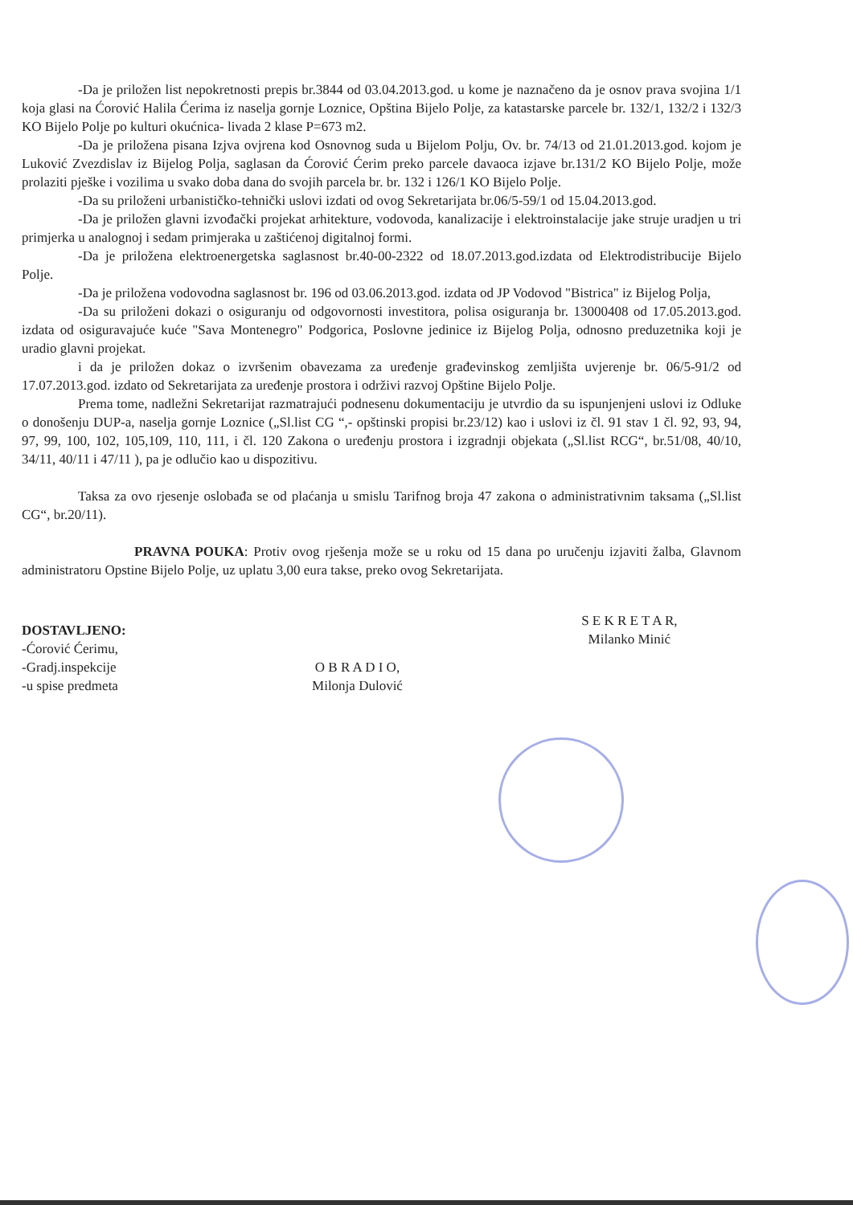-Da je priložen list nepokretnosti prepis br.3844 od 03.04.2013.god. u kome je naznačeno da je osnov prava svojina 1/1 koja glasi na Ćorović Halila Ćerima iz naselja gornje Loznice, Opština Bijelo Polje, za katastarske parcele br. 132/1, 132/2 i 132/3 KO Bijelo Polje po kulturi okućnica- livada 2 klase P=673 m2.
-Da je priložena pisana Izjva ovjrena kod Osnovnog suda u Bijelom Polju, Ov. br. 74/13 od 21.01.2013.god. kojom je Luković Zvezdislav iz Bijelog Polja, saglasan da Ćorović Ćerim preko parcele davaoca izjave br.131/2 KO Bijelo Polje, može prolaziti pješke i vozilima u svako doba dana do svojih parcela br. br. 132 i 126/1 KO Bijelo Polje.
-Da su priloženi urbanističko-tehnički uslovi izdati od ovog Sekretarijata br.06/5-59/1 od 15.04.2013.god.
-Da je priložen glavni izvođački projekat arhitekture, vodovoda, kanalizacije i elektroinstalacije jake struje uradjen u tri primjerka u analognoj i sedam primjeraka u zaštićenoj digitalnoj formi.
-Da je priložena elektroenergetska saglasnost br.40-00-2322 od 18.07.2013.god.izdata od Elektrodistribucije Bijelo Polje.
-Da je priložena vodovodna saglasnost br. 196 od 03.06.2013.god. izdata od JP Vodovod "Bistrica" iz Bijelog Polja,
-Da su priloženi dokazi o osiguranju od odgovornosti investitora, polisa osiguranja br. 13000408 od 17.05.2013.god. izdata od osiguravajuće kuće "Sava Montenegro" Podgorica, Poslovne jedinice iz Bijelog Polja, odnosno preduzetnika koji je uradio glavni projekat.
i da je priložen dokaz o izvršenim obavezama za uređenje građevinskog zemljišta uvjerenje br. 06/5-91/2 od 17.07.2013.god. izdato od Sekretarijata za uređenje prostora i održivi razvoj Opštine Bijelo Polje.
Prema tome, nadležni Sekretarijat razmatrajući podnesenu dokumentaciju je utvrdio da su ispunjenjeni uslovi iz Odluke o donošenju DUP-a, naselja gornje Loznice („Sl.list CG “,- opštinski propisi br.23/12) kao i uslovi iz čl. 91 stav 1 čl. 92, 93, 94, 97, 99, 100, 102, 105,109, 110, 111, i čl. 120 Zakona o uređenju prostora i izgradnji objekata („Sl.list RCG“, br.51/08, 40/10, 34/11, 40/11 i 47/11 ), pa je odlučio kao u dispozitivu.
Taksa za ovo rjesenje oslobađa se od plaćanja u smislu Tarifnog broja 47 zakona o administrativnim taksama („Sl.list CG“, br.20/11).
PRAVNA POUKA: Protiv ovog rješenja može se u roku od 15 dana po uručenju izjaviti žalba, Glavnom administratoru Opstine Bijelo Polje, uz uplatu 3,00 eura takse, preko ovog Sekretarijata.
DOSTAVLJENO:
-Ćorović Ćerimu,
-Gradj.inspekcije
-u spise predmeta
O B R A D I O,
Milonja Dulović
S E K R E T A R,
Milanko Minić